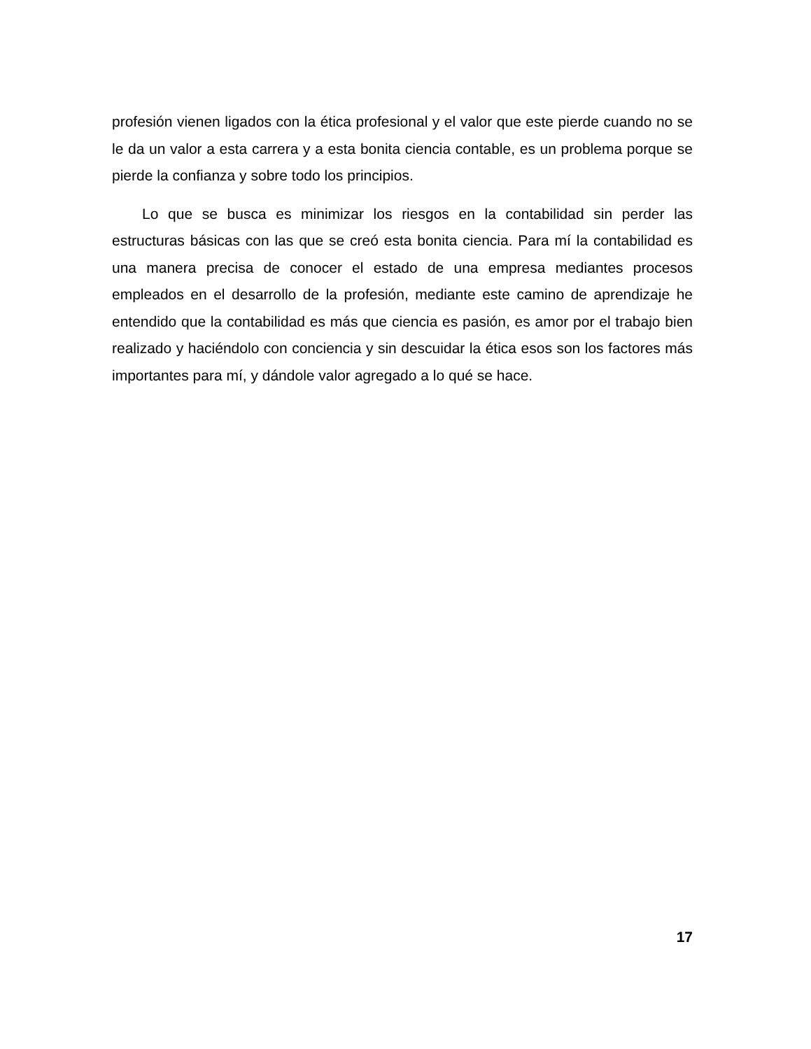profesión vienen ligados con la ética profesional y el valor que este pierde cuando no se le da un valor a esta carrera y a esta bonita ciencia contable, es un problema porque se pierde la confianza y sobre todo los principios.
Lo que se busca es minimizar los riesgos en la contabilidad sin perder las estructuras básicas con las que se creó esta bonita ciencia. Para mí la contabilidad es una manera precisa de conocer el estado de una empresa mediantes procesos empleados en el desarrollo de la profesión, mediante este camino de aprendizaje he entendido que la contabilidad es más que ciencia es pasión, es amor por el trabajo bien realizado y haciéndolo con conciencia y sin descuidar la ética esos son los factores más importantes para mí, y dándole valor agregado a lo qué se hace.
17